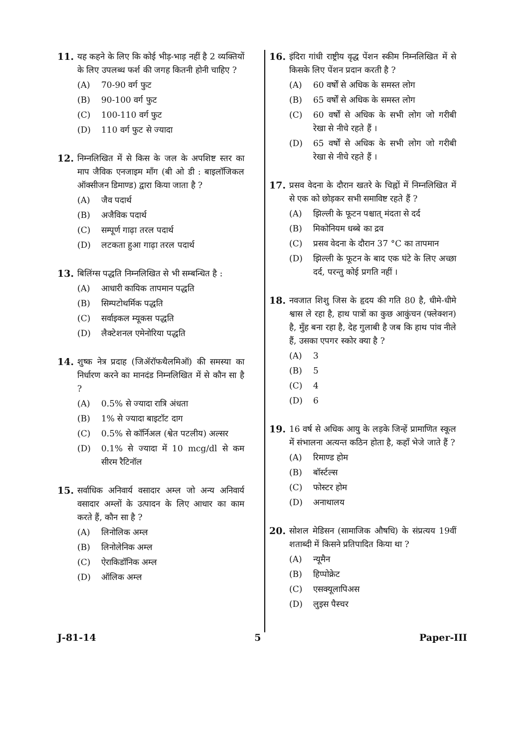11. यह कहने के लिए कि कोई भीड़-भाड़ नहीं है 2 व्यक्तियों के लिए उपलब्ध फर्श की जगह कितनी होनी चाहिए ?
(A) 70-90 वर्ग फुट
(B) 90-100 वर्ग फुट
(C) 100-110 वर्ग फुट
(D) 110 वर्ग फुट से ज्यादा
12. निम्नलिखित में से किस के जल के अपशिष्ट स्तर का माप जैविक एनजाइम माँग (बी ओ डी : बाइलॉजिकल ऑक्सीजन डिमाण्ड) द्वारा किया जाता है ?
(A) जैव पदार्थ
(B) अजैविक पदार्थ
(C) सम्पूर्ण गाढ़ा तरल पदार्थ
(D) लटकता हुआ गाढ़ा तरल पदार्थ
13. बिलिंग्स पद्धति निम्नलिखित से भी सम्बन्धित है :
(A) आधारी कायिक तापमान पद्धति
(B) सिम्पटोथर्मिक पद्धति
(C) सर्वाइकल म्यूकस पद्धति
(D) लैक्टेशनल एमेनोरिया पद्धति
14. शुष्क नेत्र प्रदाह (जिॲरॉफथैलमिऑ) की समस्या का निर्धारण करने का मानदंड निम्नलिखित में से कौन सा है ?
(A) 0.5% से ज्यादा रात्रि अंधता
(B) 1% से ज्यादा बाइटॉट दाग
(C) 0.5% से कॉर्निअल (श्वेत पटलीय) अल्सर
(D) 0.1% से ज्यादा में 10 mcg/dl से कम सीरम रैटिनॉल
15. सर्वाधिक अनिवार्य वसादार अम्ल जो अन्य अनिवार्य वसादार अम्लों के उत्पादन के लिए आधार का काम करते हैं, कौन सा है ?
(A) लिनोलिक अम्ल
(B) लिनोलेनिक अम्ल
(C) ऐराकिडॉनिक अम्ल
(D) ऑलिक अम्ल
16. इंदिरा गांधी राष्ट्रीय वृद्ध पेंशन स्कीम निम्नलिखित में से किसके लिए पेंशन प्रदान करती है ?
(A) 60 वर्षों से अधिक के समस्त लोग
(B) 65 वर्षों से अधिक के समस्त लोग
(C) 60 वर्षों से अधिक के सभी लोग जो गरीबी रेखा से नीचे रहते हैं ।
(D) 65 वर्षों से अधिक के सभी लोग जो गरीबी रेखा से नीचे रहते हैं ।
17. प्रसव वेदना के दौरान खतरे के चिह्नों में निम्नलिखित में से एक को छोड़कर सभी समाविष्ट रहते हैं ?
(A) झिल्ली के फूटन पश्चात् मंदता से दर्द
(B) मिकोनियम धब्बे का द्रव
(C) प्रसव वेदना के दौरान 37 °C का तापमान
(D) झिल्ली के फूटन के बाद एक घंटे के लिए अच्छा दर्द, परन्तु कोई प्रगति नहीं ।
18. नवजात शिशु जिस के हृदय की गति 80 है, धीमे-धीमे श्वास ले रहा है, हाथ पात्रों का कुछ आकुंचन (फ्लेक्शन) है, मुँह बना रहा है, देह गुलाबी है जब कि हाथ पांव नीले हैं, उसका एपगर स्कोर क्या है ?
(A) 3
(B) 5
(C) 4
(D) 6
19. 16 वर्ष से अधिक आयु के लड़के जिन्हें प्रामाणित स्कूल में संभालना अत्यन्त कठिन होता है, कहाँ भेजे जाते हैं ?
(A) रिमाण्ड होम
(B) बॉर्स्टल्स
(C) फोस्टर होम
(D) अनाथालय
20. सोशल मेडिसन (सामाजिक औषधि) के संप्रत्यय 19वीं शताब्दी में किसने प्रतिपादित किया था ?
(A) न्यूमैन
(B) हिप्पोक्रेट
(C) एसक्यूलापिअस
(D) लुइस पैस्चर
J-81-14 5 Paper-III